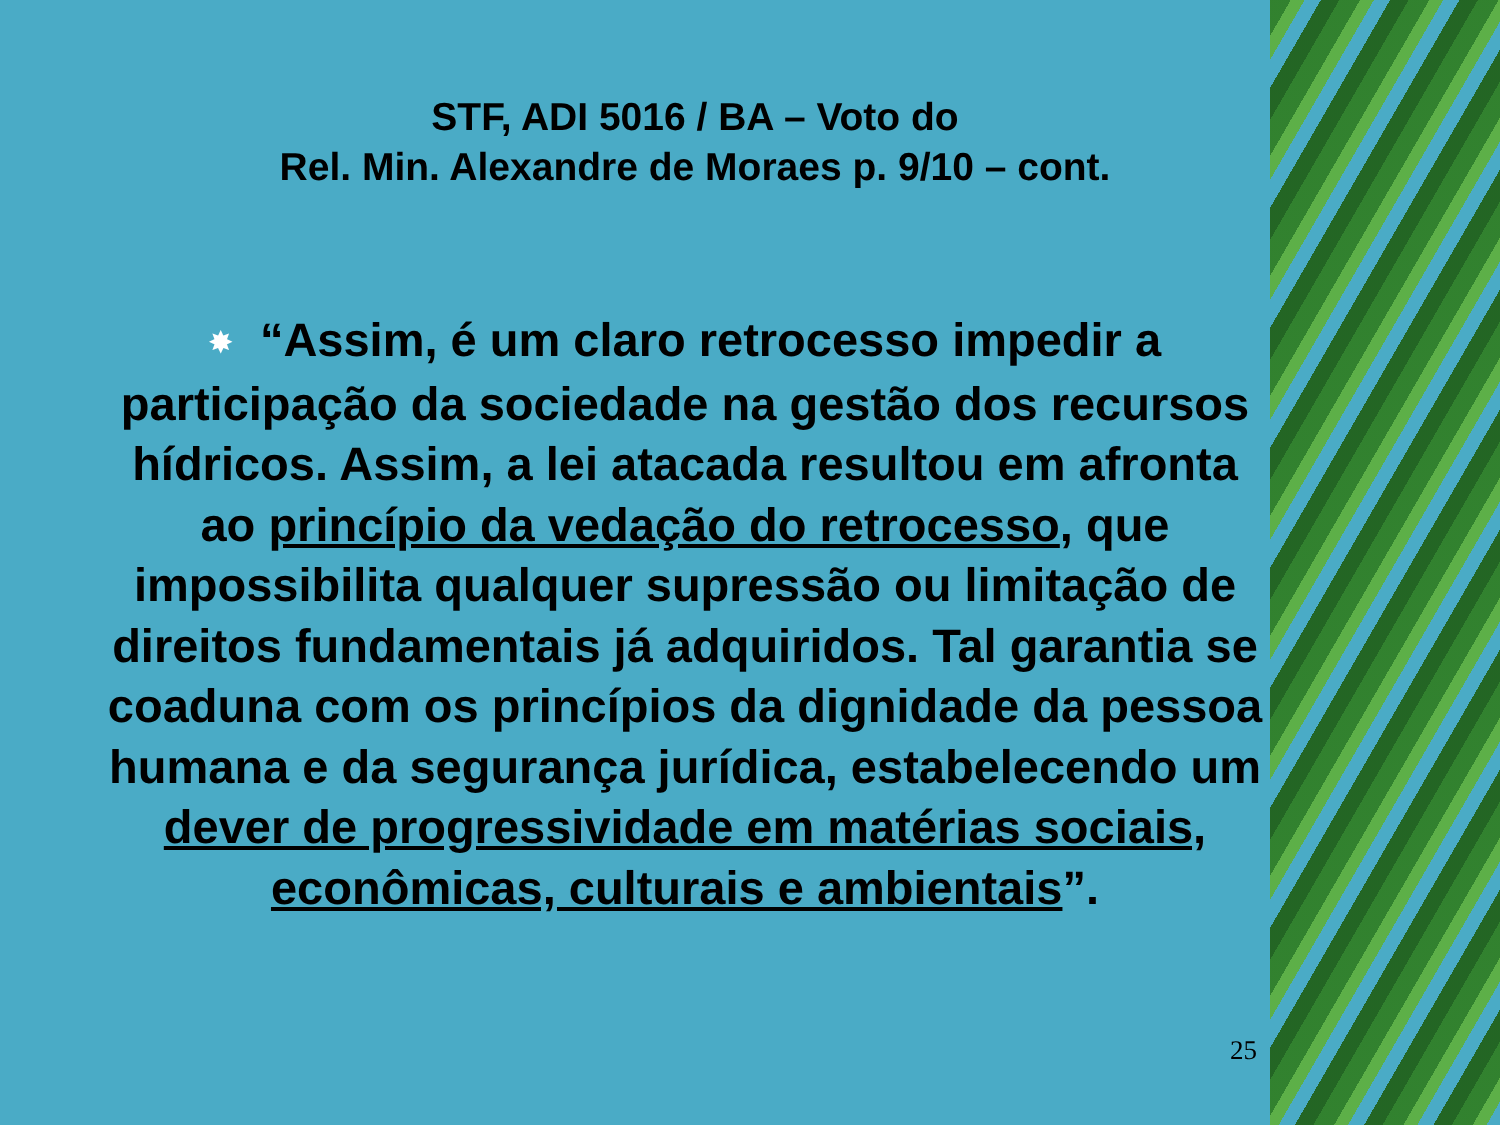STF, ADI 5016 / BA – Voto do
Rel. Min. Alexandre de Moraes p. 9/10 – cont.
✸ “Assim, é um claro retrocesso impedir a participação da sociedade na gestão dos recursos hídricos. Assim, a lei atacada resultou em afronta ao princípio da vedação do retrocesso, que impossibilita qualquer supressão ou limitação de direitos fundamentais já adquiridos. Tal garantia se coaduna com os princípios da dignidade da pessoa humana e da segurança jurídica, estabelecendo um dever de progressividade em matérias sociais, econômicas, culturais e ambientais”.
25